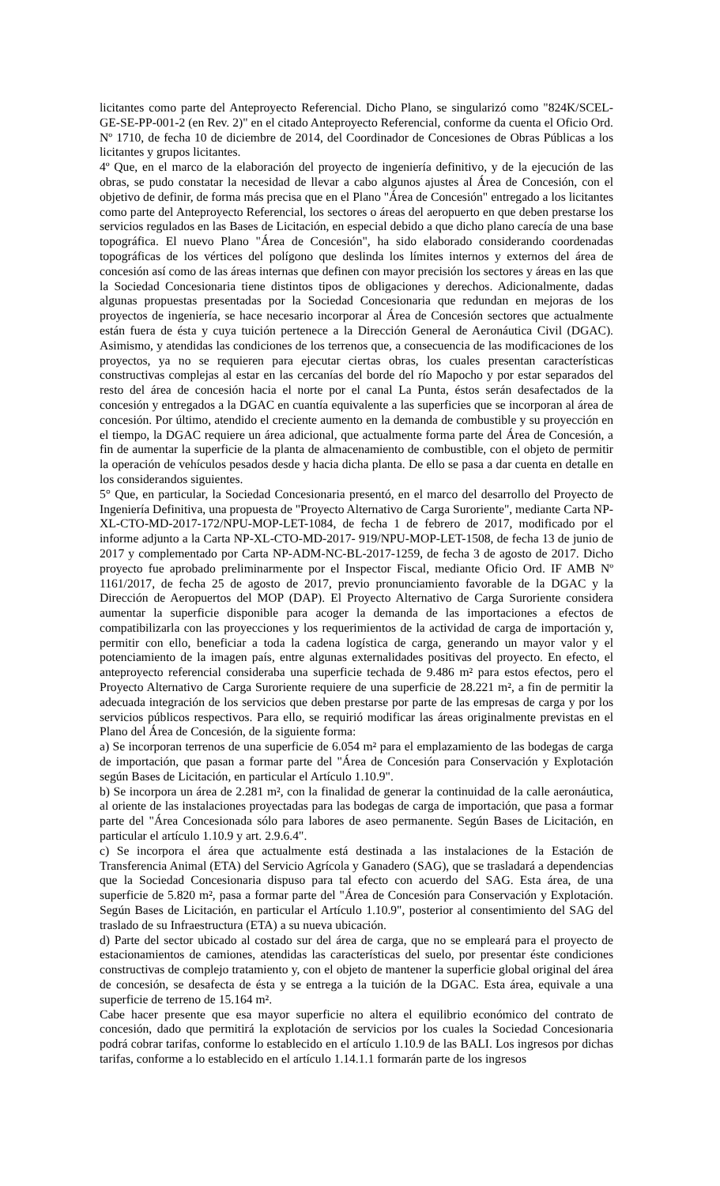licitantes como parte del Anteproyecto Referencial. Dicho Plano, se singularizó como "824K/SCEL-GE-SE-PP-001-2 (en Rev. 2)" en el citado Anteproyecto Referencial, conforme da cuenta el Oficio Ord. Nº 1710, de fecha 10 de diciembre de 2014, del Coordinador de Concesiones de Obras Públicas a los licitantes y grupos licitantes.
4º Que, en el marco de la elaboración del proyecto de ingeniería definitivo, y de la ejecución de las obras, se pudo constatar la necesidad de llevar a cabo algunos ajustes al Área de Concesión, con el objetivo de definir, de forma más precisa que en el Plano "Área de Concesión" entregado a los licitantes como parte del Anteproyecto Referencial, los sectores o áreas del aeropuerto en que deben prestarse los servicios regulados en las Bases de Licitación, en especial debido a que dicho plano carecía de una base topográfica. El nuevo Plano "Área de Concesión", ha sido elaborado considerando coordenadas topográficas de los vértices del polígono que deslinda los límites internos y externos del área de concesión así como de las áreas internas que definen con mayor precisión los sectores y áreas en las que la Sociedad Concesionaria tiene distintos tipos de obligaciones y derechos. Adicionalmente, dadas algunas propuestas presentadas por la Sociedad Concesionaria que redundan en mejoras de los proyectos de ingeniería, se hace necesario incorporar al Área de Concesión sectores que actualmente están fuera de ésta y cuya tuición pertenece a la Dirección General de Aeronáutica Civil (DGAC). Asimismo, y atendidas las condiciones de los terrenos que, a consecuencia de las modificaciones de los proyectos, ya no se requieren para ejecutar ciertas obras, los cuales presentan características constructivas complejas al estar en las cercanías del borde del río Mapocho y por estar separados del resto del área de concesión hacia el norte por el canal La Punta, éstos serán desafectados de la concesión y entregados a la DGAC en cuantía equivalente a las superficies que se incorporan al área de concesión. Por último, atendido el creciente aumento en la demanda de combustible y su proyección en el tiempo, la DGAC requiere un área adicional, que actualmente forma parte del Área de Concesión, a fin de aumentar la superficie de la planta de almacenamiento de combustible, con el objeto de permitir la operación de vehículos pesados desde y hacia dicha planta. De ello se pasa a dar cuenta en detalle en los considerandos siguientes.
5° Que, en particular, la Sociedad Concesionaria presentó, en el marco del desarrollo del Proyecto de Ingeniería Definitiva, una propuesta de "Proyecto Alternativo de Carga Suroriente", mediante Carta NP-XL-CTO-MD-2017-172/NPU-MOP-LET-1084, de fecha 1 de febrero de 2017, modificado por el informe adjunto a la Carta NP-XL-CTO-MD-2017- 919/NPU-MOP-LET-1508, de fecha 13 de junio de 2017 y complementado por Carta NP-ADM-NC-BL-2017-1259, de fecha 3 de agosto de 2017. Dicho proyecto fue aprobado preliminarmente por el Inspector Fiscal, mediante Oficio Ord. IF AMB Nº 1161/2017, de fecha 25 de agosto de 2017, previo pronunciamiento favorable de la DGAC y la Dirección de Aeropuertos del MOP (DAP). El Proyecto Alternativo de Carga Suroriente considera aumentar la superficie disponible para acoger la demanda de las importaciones a efectos de compatibilizarla con las proyecciones y los requerimientos de la actividad de carga de importación y, permitir con ello, beneficiar a toda la cadena logística de carga, generando un mayor valor y el potenciamiento de la imagen país, entre algunas externalidades positivas del proyecto. En efecto, el anteproyecto referencial consideraba una superficie techada de 9.486 m² para estos efectos, pero el Proyecto Alternativo de Carga Suroriente requiere de una superficie de 28.221 m², a fin de permitir la adecuada integración de los servicios que deben prestarse por parte de las empresas de carga y por los servicios públicos respectivos. Para ello, se requirió modificar las áreas originalmente previstas en el Plano del Área de Concesión, de la siguiente forma:
a) Se incorporan terrenos de una superficie de 6.054 m² para el emplazamiento de las bodegas de carga de importación, que pasan a formar parte del "Área de Concesión para Conservación y Explotación según Bases de Licitación, en particular el Artículo 1.10.9".
b) Se incorpora un área de 2.281 m², con la finalidad de generar la continuidad de la calle aeronáutica, al oriente de las instalaciones proyectadas para las bodegas de carga de importación, que pasa a formar parte del "Área Concesionada sólo para labores de aseo permanente. Según Bases de Licitación, en particular el artículo 1.10.9 y art. 2.9.6.4".
c) Se incorpora el área que actualmente está destinada a las instalaciones de la Estación de Transferencia Animal (ETA) del Servicio Agrícola y Ganadero (SAG), que se trasladará a dependencias que la Sociedad Concesionaria dispuso para tal efecto con acuerdo del SAG. Esta área, de una superficie de 5.820 m², pasa a formar parte del "Área de Concesión para Conservación y Explotación. Según Bases de Licitación, en particular el Artículo 1.10.9", posterior al consentimiento del SAG del traslado de su Infraestructura (ETA) a su nueva ubicación.
d) Parte del sector ubicado al costado sur del área de carga, que no se empleará para el proyecto de estacionamientos de camiones, atendidas las características del suelo, por presentar éste condiciones constructivas de complejo tratamiento y, con el objeto de mantener la superficie global original del área de concesión, se desafecta de ésta y se entrega a la tuición de la DGAC. Esta área, equivale a una superficie de terreno de 15.164 m².
Cabe hacer presente que esa mayor superficie no altera el equilibrio económico del contrato de concesión, dado que permitirá la explotación de servicios por los cuales la Sociedad Concesionaria podrá cobrar tarifas, conforme lo establecido en el artículo 1.10.9 de las BALI. Los ingresos por dichas tarifas, conforme a lo establecido en el artículo 1.14.1.1 formarán parte de los ingresos